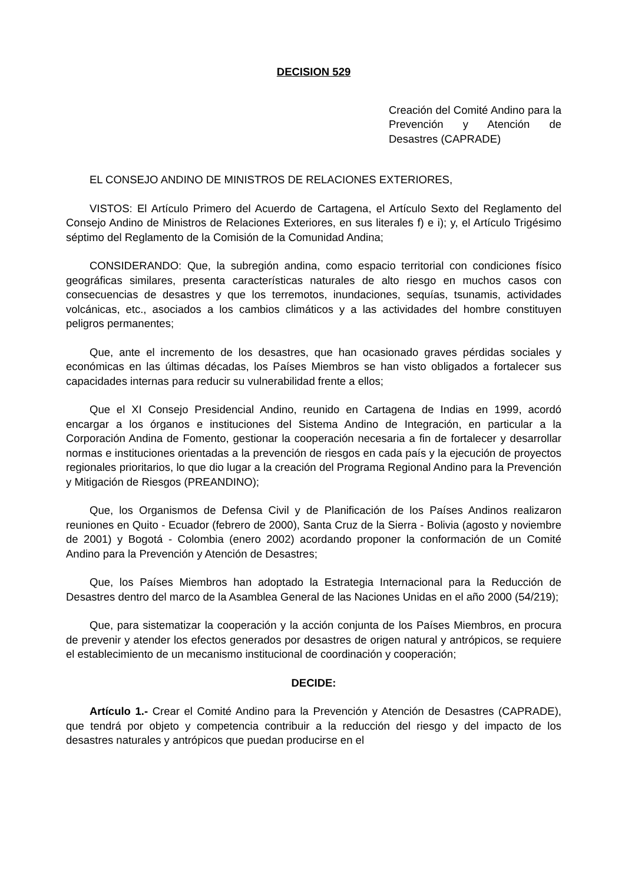DECISION 529
Creación del Comité Andino para la Prevención y Atención de Desastres (CAPRADE)
EL CONSEJO ANDINO DE MINISTROS DE RELACIONES EXTERIORES,
VISTOS: El Artículo Primero del Acuerdo de Cartagena, el Artículo Sexto del Reglamento del Consejo Andino de Ministros de Relaciones Exteriores, en sus literales f) e i); y, el Artículo Trigésimo séptimo del Reglamento de la Comisión de la Comunidad Andina;
CONSIDERANDO: Que, la subregión andina, como espacio territorial con condiciones físico geográficas similares, presenta características naturales de alto riesgo en muchos casos con consecuencias de desastres y que los terremotos, inundaciones, sequías, tsunamis, actividades volcánicas, etc., asociados a los cambios climáticos y a las actividades del hombre constituyen peligros permanentes;
Que, ante el incremento de los desastres, que han ocasionado graves pérdidas sociales y económicas en las últimas décadas, los Países Miembros se han visto obligados a fortalecer sus capacidades internas para reducir su vulnerabilidad frente a ellos;
Que el XI Consejo Presidencial Andino, reunido en Cartagena de Indias en 1999, acordó encargar a los órganos e instituciones del Sistema Andino de Integración, en particular a la Corporación Andina de Fomento, gestionar la cooperación necesaria a fin de fortalecer y desarrollar normas e instituciones orientadas a la prevención de riesgos en cada país y la ejecución de proyectos regionales prioritarios, lo que dio lugar a la creación del Programa Regional Andino para la Prevención y Mitigación de Riesgos (PREANDINO);
Que, los Organismos de Defensa Civil y de Planificación de los Países Andinos realizaron reuniones en Quito - Ecuador (febrero de 2000), Santa Cruz de la Sierra - Bolivia (agosto y noviembre de 2001) y Bogotá - Colombia (enero 2002) acordando proponer la conformación de un Comité Andino para la Prevención y Atención de Desastres;
Que, los Países Miembros han adoptado la Estrategia Internacional para la Reducción de Desastres dentro del marco de la Asamblea General de las Naciones Unidas en el año 2000 (54/219);
Que, para sistematizar la cooperación y la acción conjunta de los Países Miembros, en procura de prevenir y atender los efectos generados por desastres de origen natural y antrópicos, se requiere el establecimiento de un mecanismo institucional de coordinación y cooperación;
DECIDE:
Artículo 1.- Crear el Comité Andino para la Prevención y Atención de Desastres (CAPRADE), que tendrá por objeto y competencia contribuir a la reducción del riesgo y del impacto de los desastres naturales y antrópicos que puedan producirse en el